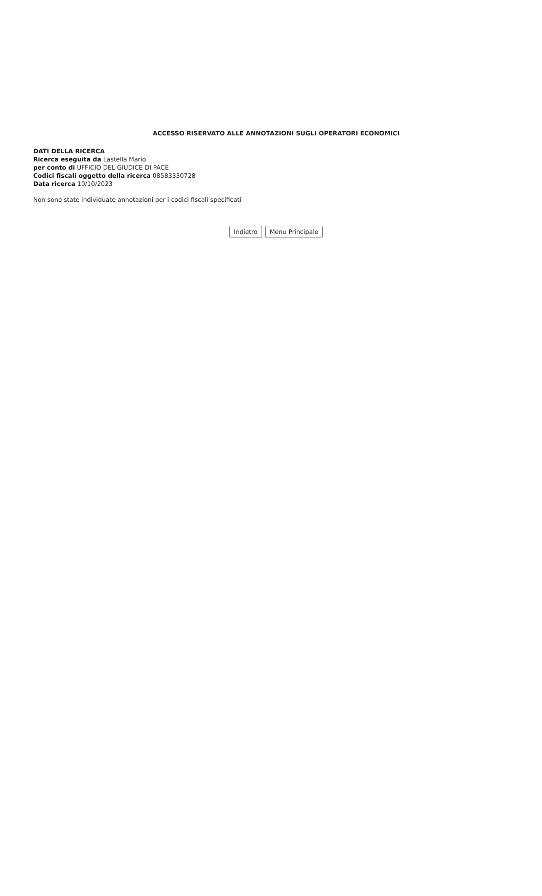ACCESSO RISERVATO ALLE ANNOTAZIONI SUGLI OPERATORI ECONOMICI
DATI DELLA RICERCA
Ricerca eseguita da Lastella Mario
per conto di UFFICIO DEL GIUDICE DI PACE
Codici fiscali oggetto della ricerca 08583330728
Data ricerca 10/10/2023
Non sono state individuate annotazioni per i codici fiscali specificati
Indietro Menu Principale